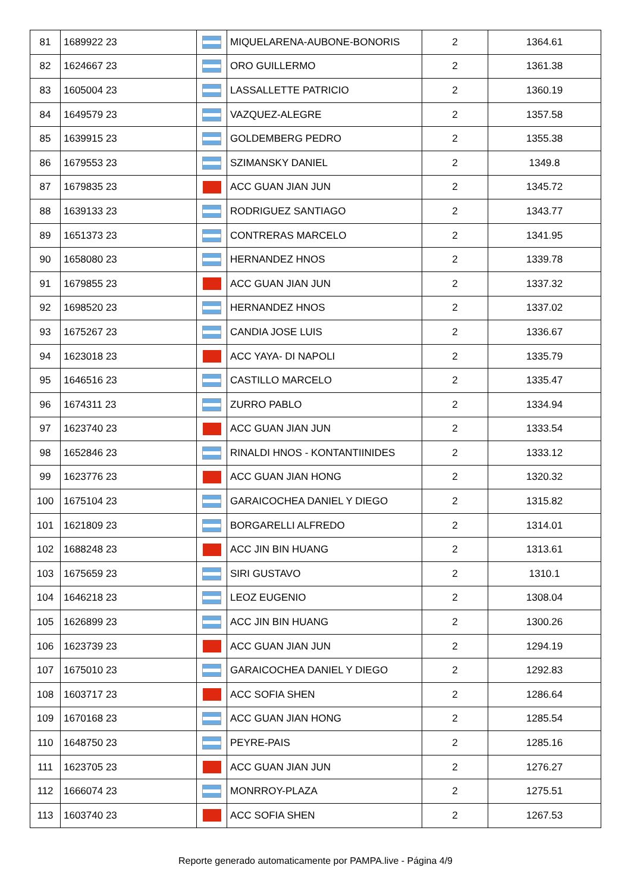| 81 | 1689922 23 | | MIQUELARENA-AUBONE-BONORIS | 2 | 1364.61 |
| 82 | 1624667 23 | | ORO GUILLERMO | 2 | 1361.38 |
| 83 | 1605004 23 | | LASSALLETTE PATRICIO | 2 | 1360.19 |
| 84 | 1649579 23 | | VAZQUEZ-ALEGRE | 2 | 1357.58 |
| 85 | 1639915 23 | | GOLDEMBERG PEDRO | 2 | 1355.38 |
| 86 | 1679553 23 | | SZIMANSKY DANIEL | 2 | 1349.8 |
| 87 | 1679835 23 | | ACC GUAN JIAN JUN | 2 | 1345.72 |
| 88 | 1639133 23 | | RODRIGUEZ SANTIAGO | 2 | 1343.77 |
| 89 | 1651373 23 | | CONTRERAS MARCELO | 2 | 1341.95 |
| 90 | 1658080 23 | | HERNANDEZ HNOS | 2 | 1339.78 |
| 91 | 1679855 23 | | ACC GUAN JIAN JUN | 2 | 1337.32 |
| 92 | 1698520 23 | | HERNANDEZ HNOS | 2 | 1337.02 |
| 93 | 1675267 23 | | CANDIA JOSE LUIS | 2 | 1336.67 |
| 94 | 1623018 23 | | ACC YAYA- DI NAPOLI | 2 | 1335.79 |
| 95 | 1646516 23 | | CASTILLO MARCELO | 2 | 1335.47 |
| 96 | 1674311 23 | | ZURRO PABLO | 2 | 1334.94 |
| 97 | 1623740 23 | | ACC GUAN JIAN JUN | 2 | 1333.54 |
| 98 | 1652846 23 | | RINALDI HNOS - KONTANTIINIDES | 2 | 1333.12 |
| 99 | 1623776 23 | | ACC GUAN JIAN HONG | 2 | 1320.32 |
| 100 | 1675104 23 | | GARAICOCHEA DANIEL Y DIEGO | 2 | 1315.82 |
| 101 | 1621809 23 | | BORGARELLI ALFREDO | 2 | 1314.01 |
| 102 | 1688248 23 | | ACC JIN BIN HUANG | 2 | 1313.61 |
| 103 | 1675659 23 | | SIRI GUSTAVO | 2 | 1310.1 |
| 104 | 1646218 23 | | LEOZ EUGENIO | 2 | 1308.04 |
| 105 | 1626899 23 | | ACC JIN BIN HUANG | 2 | 1300.26 |
| 106 | 1623739 23 | | ACC GUAN JIAN JUN | 2 | 1294.19 |
| 107 | 1675010 23 | | GARAICOCHEA DANIEL Y DIEGO | 2 | 1292.83 |
| 108 | 1603717 23 | | ACC SOFIA SHEN | 2 | 1286.64 |
| 109 | 1670168 23 | | ACC GUAN JIAN HONG | 2 | 1285.54 |
| 110 | 1648750 23 | | PEYRE-PAIS | 2 | 1285.16 |
| 111 | 1623705 23 | | ACC GUAN JIAN JUN | 2 | 1276.27 |
| 112 | 1666074 23 | | MONRROY-PLAZA | 2 | 1275.51 |
| 113 | 1603740 23 | | ACC SOFIA SHEN | 2 | 1267.53 |
Reporte generado automaticamente por PAMPA.live - Página 4/9